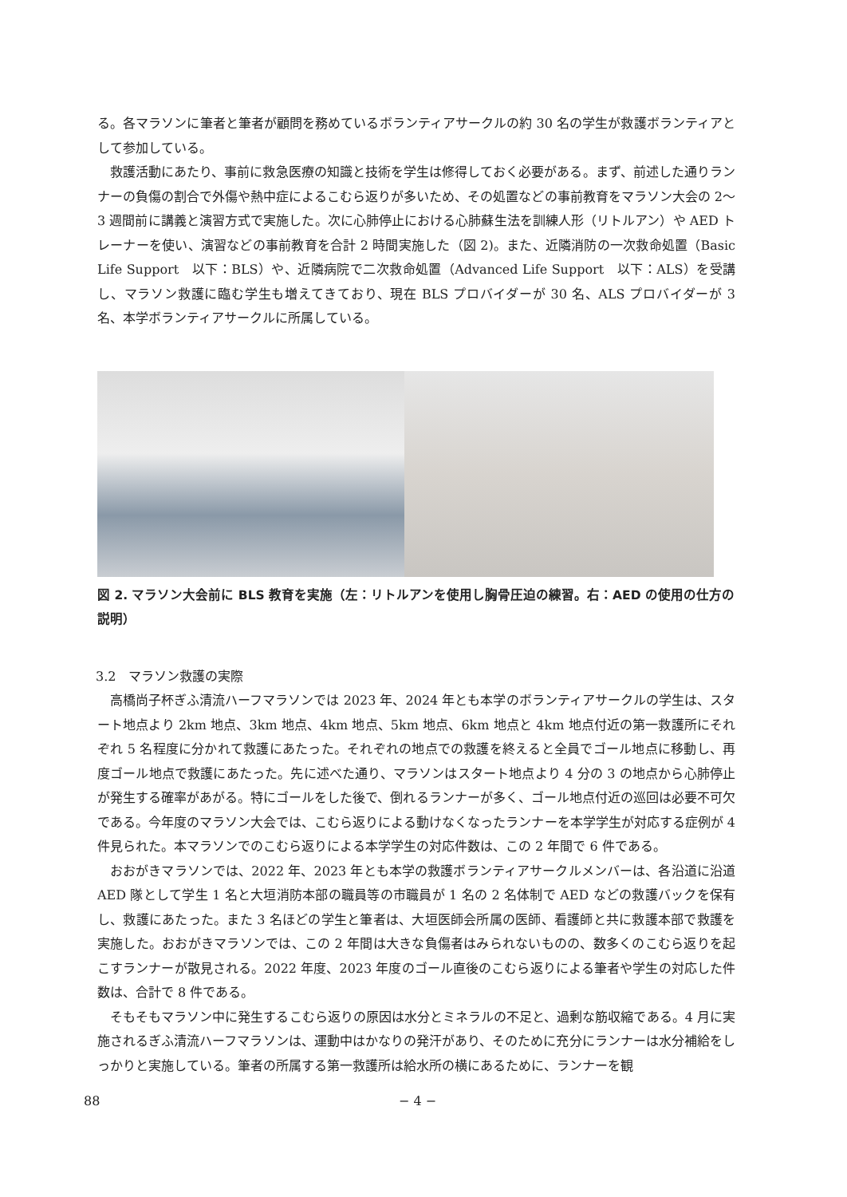る。各マラソンに筆者と筆者が顧問を務めているボランティアサークルの約 30 名の学生が救護ボランティアとして参加している。
救護活動にあたり、事前に救急医療の知識と技術を学生は修得しておく必要がある。まず、前述した通りランナーの負傷の割合で外傷や熱中症によるこむら返りが多いため、その処置などの事前教育をマラソン大会の 2〜3 週間前に講義と演習方式で実施した。次に心肺停止における心肺蘇生法を訓練人形（リトルアン）や AED トレーナーを使い、演習などの事前教育を合計 2 時間実施した（図 2)。また、近隣消防の一次救命処置（Basic Life Support　以下：BLS）や、近隣病院で二次救命処置（Advanced Life Support　以下：ALS）を受講し、マラソン救護に臨む学生も増えてきており、現在 BLS プロバイダーが 30 名、ALS プロバイダーが 3 名、本学ボランティアサークルに所属している。
図 2. マラソン大会前に BLS 教育を実施（左：リトルアンを使用し胸骨圧迫の練習。右：AED の使用の仕方の説明）
3.2　マラソン救護の実際
高橋尚子杯ぎふ清流ハーフマラソンでは 2023 年、2024 年とも本学のボランティアサークルの学生は、スタート地点より 2km 地点、3km 地点、4km 地点、5km 地点、6km 地点と 4km 地点付近の第一救護所にそれぞれ 5 名程度に分かれて救護にあたった。それぞれの地点での救護を終えると全員でゴール地点に移動し、再度ゴール地点で救護にあたった。先に述べた通り、マラソンはスタート地点より 4 分の 3 の地点から心肺停止が発生する確率があがる。特にゴールをした後で、倒れるランナーが多く、ゴール地点付近の巡回は必要不可欠である。今年度のマラソン大会では、こむら返りによる動けなくなったランナーを本学学生が対応する症例が 4 件見られた。本マラソンでのこむら返りによる本学学生の対応件数は、この 2 年間で 6 件である。
おおがきマラソンでは、2022 年、2023 年とも本学の救護ボランティアサークルメンバーは、各沿道に沿道 AED 隊として学生 1 名と大垣消防本部の職員等の市職員が 1 名の 2 名体制で AED などの救護バックを保有し、救護にあたった。また 3 名ほどの学生と筆者は、大垣医師会所属の医師、看護師と共に救護本部で救護を実施した。おおがきマラソンでは、この 2 年間は大きな負傷者はみられないものの、数多くのこむら返りを起こすランナーが散見される。2022 年度、2023 年度のゴール直後のこむら返りによる筆者や学生の対応した件数は、合計で 8 件である。
そもそもマラソン中に発生するこむら返りの原因は水分とミネラルの不足と、過剰な筋収縮である。4 月に実施されるぎふ清流ハーフマラソンは、運動中はかなりの発汗があり、そのために充分にランナーは水分補給をしっかりと実施している。筆者の所属する第一救護所は給水所の横にあるために、ランナーを観
88 − 4 −